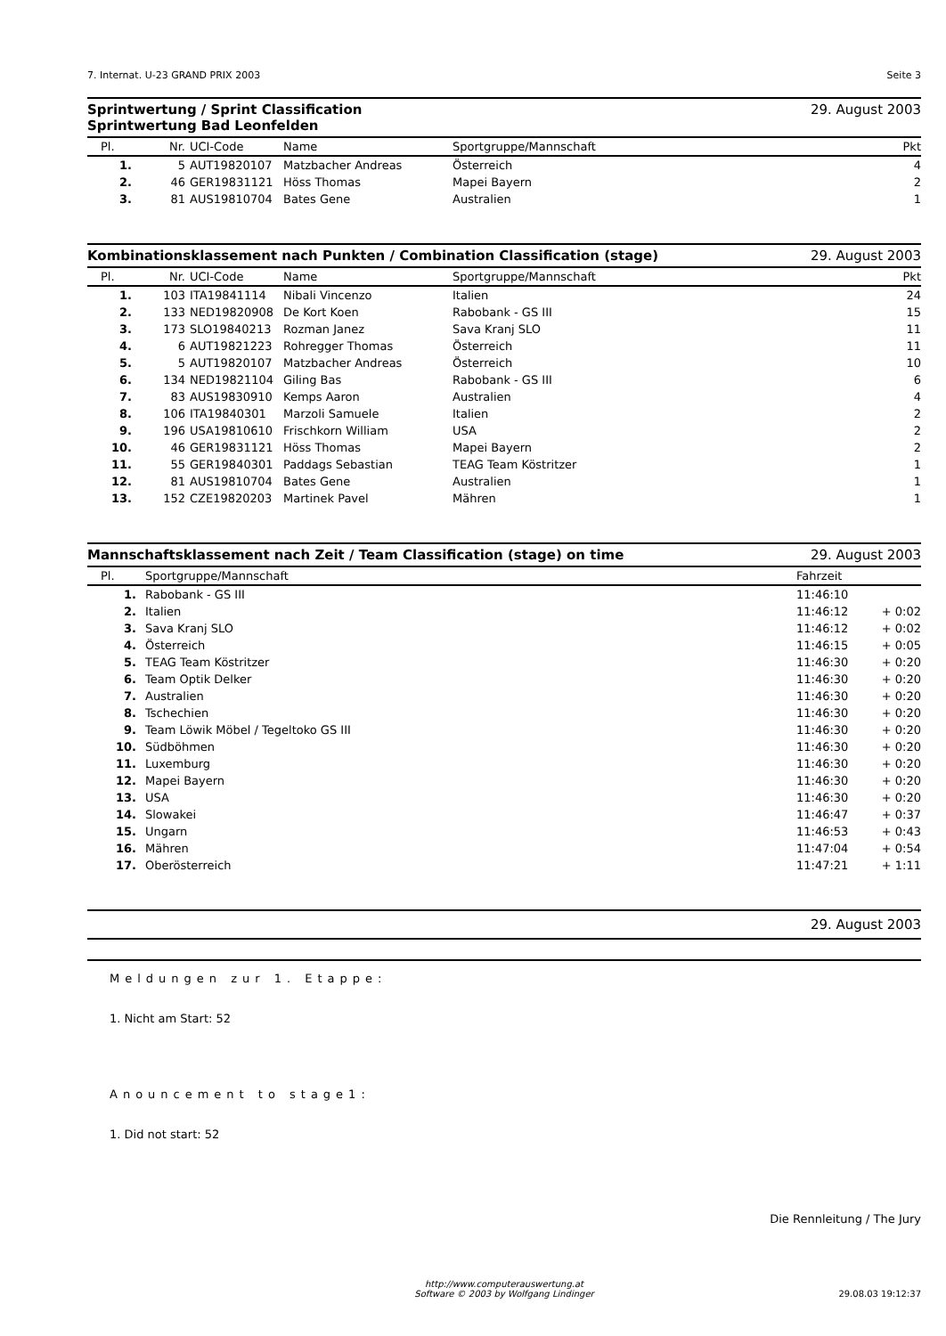7. Internat. U-23 GRAND PRIX 2003 Seite 3
Sprintwertung / Sprint Classification
Sprintwertung Bad Leonfelden 29. August 2003
| Pl. | Nr. | UCI-Code | Name | Sportgruppe/Mannschaft | Pkt |
| --- | --- | --- | --- | --- | --- |
| 1. | 5 | AUT19820107 | Matzbacher Andreas | Österreich | 4 |
| 2. | 46 | GER19831121 | Höss Thomas | Mapei Bayern | 2 |
| 3. | 81 | AUS19810704 | Bates Gene | Australien | 1 |
Kombinationsklassement nach Punkten / Combination Classification (stage) 29. August 2003
| Pl. | Nr. | UCI-Code | Name | Sportgruppe/Mannschaft | Pkt |
| --- | --- | --- | --- | --- | --- |
| 1. | 103 | ITA19841114 | Nibali Vincenzo | Italien | 24 |
| 2. | 133 | NED19820908 | De Kort Koen | Rabobank - GS III | 15 |
| 3. | 173 | SLO19840213 | Rozman Janez | Sava Kranj SLO | 11 |
| 4. | 6 | AUT19821223 | Rohregger Thomas | Österreich | 11 |
| 5. | 5 | AUT19820107 | Matzbacher Andreas | Österreich | 10 |
| 6. | 134 | NED19821104 | Giling Bas | Rabobank - GS III | 6 |
| 7. | 83 | AUS19830910 | Kemps Aaron | Australien | 4 |
| 8. | 106 | ITA19840301 | Marzoli Samuele | Italien | 2 |
| 9. | 196 | USA19810610 | Frischkorn William | USA | 2 |
| 10. | 46 | GER19831121 | Höss Thomas | Mapei Bayern | 2 |
| 11. | 55 | GER19840301 | Paddags Sebastian | TEAG Team Köstritzer | 1 |
| 12. | 81 | AUS19810704 | Bates Gene | Australien | 1 |
| 13. | 152 | CZE19820203 | Martinek Pavel | Mähren | 1 |
Mannschaftsklassement nach Zeit / Team Classification (stage) on time 29. August 2003
| Pl. | Sportgruppe/Mannschaft | Fahrzeit | |
| --- | --- | --- | --- |
| 1. | Rabobank - GS III | 11:46:10 | |
| 2. | Italien | 11:46:12 | + 0:02 |
| 3. | Sava Kranj SLO | 11:46:12 | + 0:02 |
| 4. | Österreich | 11:46:15 | + 0:05 |
| 5. | TEAG Team Köstritzer | 11:46:30 | + 0:20 |
| 6. | Team Optik Delker | 11:46:30 | + 0:20 |
| 7. | Australien | 11:46:30 | + 0:20 |
| 8. | Tschechien | 11:46:30 | + 0:20 |
| 9. | Team Löwik Möbel / Tegeltoko GS III | 11:46:30 | + 0:20 |
| 10. | Südböhmen | 11:46:30 | + 0:20 |
| 11. | Luxemburg | 11:46:30 | + 0:20 |
| 12. | Mapei Bayern | 11:46:30 | + 0:20 |
| 13. | USA | 11:46:30 | + 0:20 |
| 14. | Slowakei | 11:46:47 | + 0:37 |
| 15. | Ungarn | 11:46:53 | + 0:43 |
| 16. | Mähren | 11:47:04 | + 0:54 |
| 17. | Oberösterreich | 11:47:21 | + 1:11 |
29. August 2003
Meldungen zur 1. Etappe:
1. Nicht am Start: 52
Anouncement to stage1:
1. Did not start: 52
Die Rennleitung / The Jury
http://www.computerauswertung.at
Software © 2003 by Wolfgang Lindinger
29.08.03 19:12:37